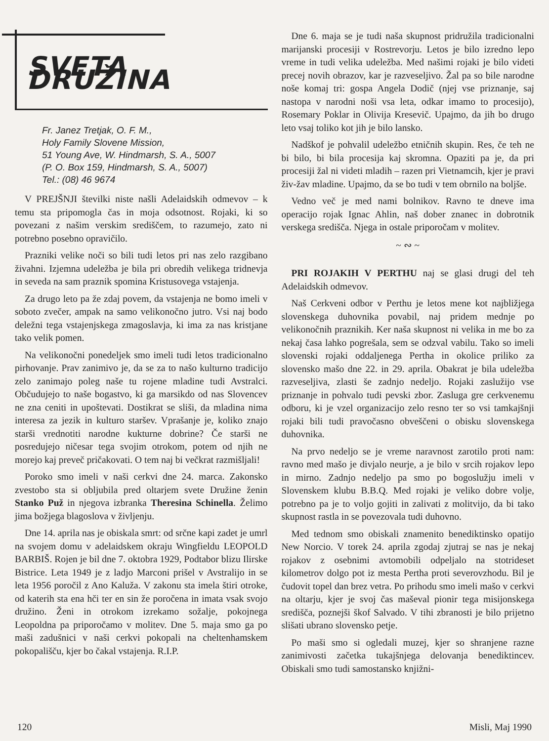SVETA DRUŽINA
Fr. Janez Tretjak, O. F. M.,
Holy Family Slovene Mission,
51 Young Ave, W. Hindmarsh, S. A., 5007
(P. O. Box 159, Hindmarsh, S. A., 5007)
Tel.: (08) 46 9674
V PREJŠNJI številki niste našli Adelaidskih odmevov – k temu sta pripomogla čas in moja odsotnost. Rojaki, ki so povezani z našim verskim središčem, to razumejo, zato ni potrebno posebno opravičilo.
Prazniki velike noči so bili tudi letos pri nas zelo razgibano živahni. Izjemna udeležba je bila pri obredih velikega tridnevja in seveda na sam praznik spomina Kristusovega vstajenja.
Za drugo leto pa že zdaj povem, da vstajenja ne bomo imeli v soboto zvečer, ampak na samo velikonočno jutro. Vsi naj bodo deležni tega vstajenjskega zmagoslavja, ki ima za nas kristjane tako velik pomen.
Na velikonočni ponedeljek smo imeli tudi letos tradicionalno pirhovanje. Prav zanimivo je, da se za to našo kulturno tradicijo zelo zanimajo poleg naše tu rojene mladine tudi Avstralci. Občudujejo to naše bogastvo, ki ga marsikdo od nas Slovencev ne zna ceniti in upoštevati. Dostikrat se sliši, da mladina nima interesa za jezik in kulturo staršev. Vprašanje je, koliko znajo starši vrednotiti narodne kukturne dobrine? Če starši ne posredujejo ničesar tega svojim otrokom, potem od njih ne morejo kaj preveč pričakovati. O tem naj bi večkrat razmišljali!
Poroko smo imeli v naši cerkvi dne 24. marca. Zakonsko zvestobo sta si obljubila pred oltarjem svete Družine ženin Stanko Puž in njegova izbranka Theresina Schinella. Želimo jima božjega blagoslova v življenju.
Dne 14. aprila nas je obiskala smrt: od srčne kapi zadet je umrl na svojem domu v adelaidskem okraju Wingfieldu LEOPOLD BARBIŠ. Rojen je bil dne 7. oktobra 1929, Podtabor blizu Ilirske Bistrice. Leta 1949 je z ladjo Marconi prišel v Avstralijo in se leta 1956 poročil z Ano Kaluža. V zakonu sta imela štiri otroke, od katerih sta ena hči ter en sin že poročena in imata vsak svojo družino. Ženi in otrokom izrekamo sožalje, pokojnega Leopoldna pa priporočamo v molitev. Dne 5. maja smo ga po maši zadušnici v naši cerkvi pokopali na cheltenhamskem pokopališču, kjer bo čakal vstajenja. R.I.P.
Dne 6. maja se je tudi naša skupnost pridružila tradicionalni marijanski procesiji v Rostrevorju. Letos je bilo izredno lepo vreme in tudi velika udeležba. Med našimi rojaki je bilo videti precej novih obrazov, kar je razveseljivo. Žal pa so bile narodne noše komaj tri: gospa Angela Dodič (njej vse priznanje, saj nastopa v narodni noši vsa leta, odkar imamo to procesijo), Rosemary Poklar in Olivija Kresevič. Upajmo, da jih bo drugo leto vsaj toliko kot jih je bilo lansko.
Nadškof je pohvalil udeležbo etničnih skupin. Res, če teh ne bi bilo, bi bila procesija kaj skromna. Opaziti pa je, da pri procesiji žal ni videti mladih – razen pri Vietnamcih, kjer je pravi živ-žav mladine. Upajmo, da se bo tudi v tem obrnilo na boljše.
Vedno več je med nami bolnikov. Ravno te dneve ima operacijo rojak Ignac Ahlin, naš dober znanec in dobrotnik verskega središča. Njega in ostale priporočam v molitev.
~ ∾ ~
PRI ROJAKIH V PERTHU naj se glasi drugi del teh Adelaidskih odmevov.
Naš Cerkveni odbor v Perthu je letos mene kot najbližjega slovenskega duhovnika povabil, naj pridem mednje po velikonočnih praznikih. Ker naša skupnost ni velika in me bo za nekaj časa lahko pogrešala, sem se odzval vabilu. Tako so imeli slovenski rojaki oddaljenega Pertha in okolice priliko za slovensko mašo dne 22. in 29. aprila. Obakrat je bila udeležba razveseljiva, zlasti še zadnjo nedeljo. Rojaki zaslužijo vse priznanje in pohvalo tudi pevski zbor. Zasluga gre cerkvenemu odboru, ki je vzel organizacijo zelo resno ter so vsi tamkajšnji rojaki bili tudi pravočasno obveščeni o obisku slovenskega duhovnika.
Na prvo nedeljo se je vreme naravnost zarotilo proti nam: ravno med mašo je divjalo neurje, a je bilo v srcih rojakov lepo in mirno. Zadnjo nedeljo pa smo po bogoslužju imeli v Slovenskem klubu B.B.Q. Med rojaki je veliko dobre volje, potrebno pa je to voljo gojiti in zalivati z molitvijo, da bi tako skupnost rastla in se povezovala tudi duhovno.
Med tednom smo obiskali znamenito benediktinsko opatijo New Norcio. V torek 24. aprila zgodaj zjutraj se nas je nekaj rojakov z osebnimi avtomobili odpeljalo na stotrideset kilometrov dolgo pot iz mesta Pertha proti severovzhodu. Bil je čudovit topel dan brez vetra. Po prihodu smo imeli mašo v cerkvi na oltarju, kjer je svoj čas maševal pionir tega misijonskega središča, poznejši škof Salvado. V tihi zbranosti je bilo prijetno slišati ubrano slovensko petje.
Po maši smo si ogledali muzej, kjer so shranjene razne zanimivosti začetka tukajšnjega delovanja benediktincev. Obiskali smo tudi samostansko knjižni-
120 Misli, Maj 1990